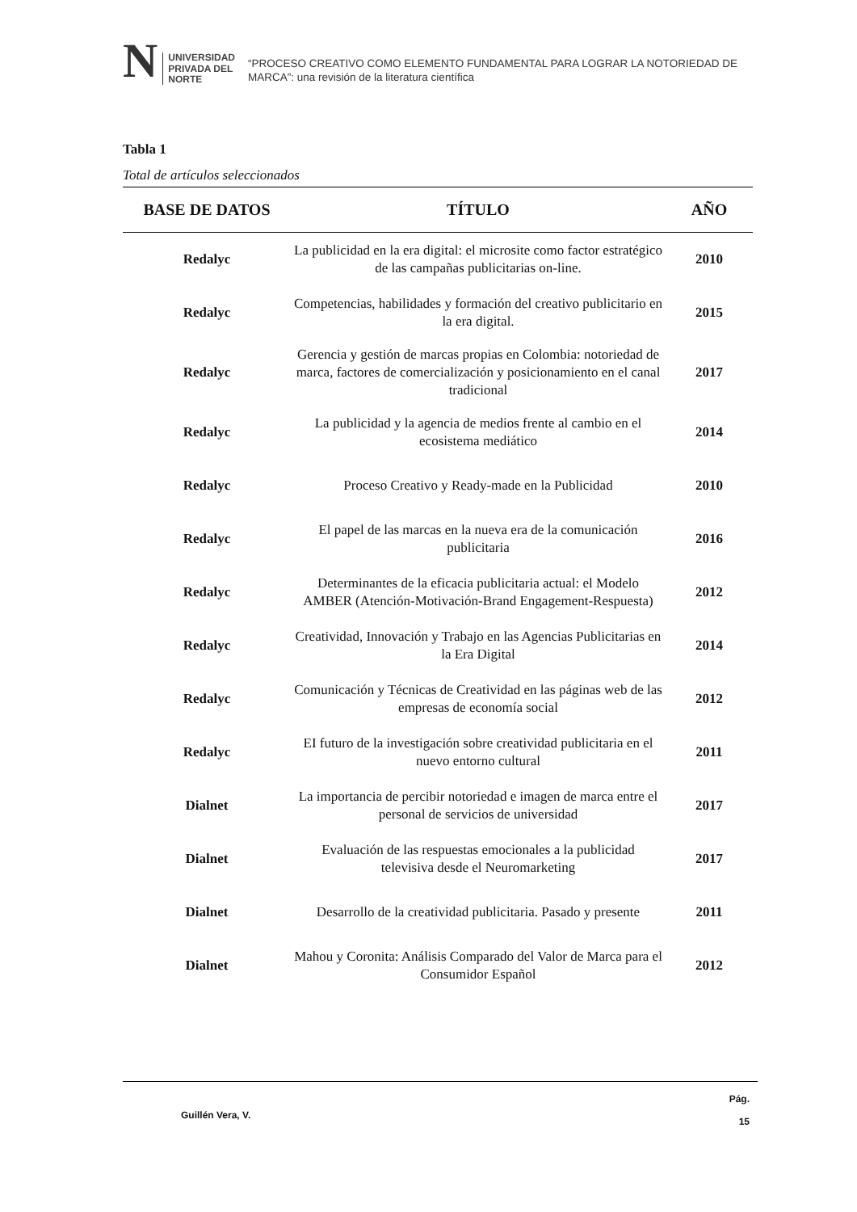N UNIVERSIDAD
PRIVADA DEL NORTE
“PROCESO CREATIVO COMO ELEMENTO FUNDAMENTAL PARA LOGRAR LA NOTORIEDAD DE MARCA”: una revisión de la literatura científica
Tabla 1
Total de artículos seleccionados
| BASE DE DATOS | TÍTULO | AÑO |
| --- | --- | --- |
| Redalyc | La publicidad en la era digital: el microsite como factor estratégico de las campañas publicitarias on-line. | 2010 |
| Redalyc | Competencias, habilidades y formación del creativo publicitario en la era digital. | 2015 |
| Redalyc | Gerencia y gestión de marcas propias en Colombia: notoriedad de marca, factores de comercialización y posicionamiento en el canal tradicional | 2017 |
| Redalyc | La publicidad y la agencia de medios frente al cambio en el ecosistema mediático | 2014 |
| Redalyc | Proceso Creativo y Ready-made en la Publicidad | 2010 |
| Redalyc | El papel de las marcas en la nueva era de la comunicación publicitaria | 2016 |
| Redalyc | Determinantes de la eficacia publicitaria actual: el Modelo AMBER (Atención-Motivación-Brand Engagement-Respuesta) | 2012 |
| Redalyc | Creatividad, Innovación y Trabajo en las Agencias Publicitarias en la Era Digital | 2014 |
| Redalyc | Comunicación y Técnicas de Creatividad en las páginas web de las empresas de economía social | 2012 |
| Redalyc | EI futuro de la investigación sobre creatividad publicitaria en el nuevo entorno cultural | 2011 |
| Dialnet | La importancia de percibir notoriedad e imagen de marca entre el personal de servicios de universidad | 2017 |
| Dialnet | Evaluación de las respuestas emocionales a la publicidad televisiva desde el Neuromarketing | 2017 |
| Dialnet | Desarrollo de la creatividad publicitaria. Pasado y presente | 2011 |
| Dialnet | Mahou y Coronita: Análisis Comparado del Valor de Marca para el Consumidor Español | 2012 |
Guillén Vera, V. Pág.
15